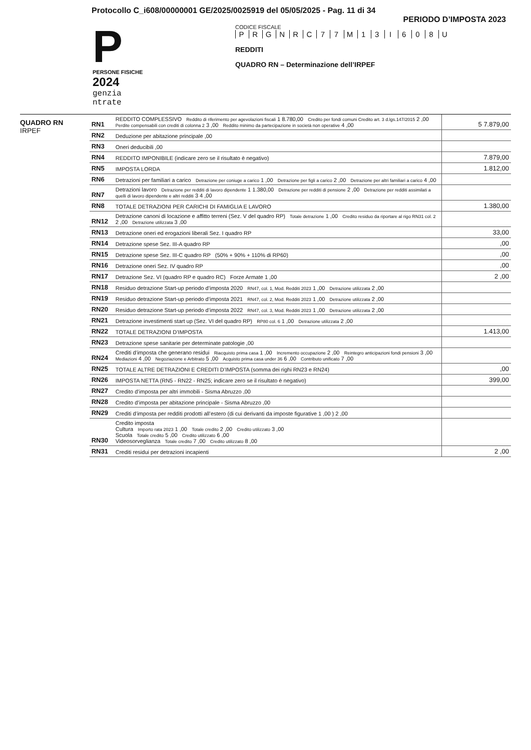Protocollo C_i608/00000001 GE/2025/0025919 del 05/05/2025 - Pag. 11 di 34
PERIODO D’IMPOSTA 2023
P
PERSONE FISICHE
2024
genzia
ntrate
CODICE FISCALE
P R G N R C 7 7 M 1 3 I 6 0 8 U
REDDITI
QUADRO RN – Determinazione dell’IRPEF
QUADRO RN
IRPEF
| RN1 | REDDITO COMPLESSIVO Reddito di riferimento per agevolazioni fiscali 1 8.780,00 Credito per fondi comuni Credito art. 3 d.lgs.147/2015 2 ,00 Perdite compensabili con crediti di colonna 2 3 ,00 Reddito minimo da partecipazione in società non operative 4 ,00 | 5 7.879,00 |
| RN2 | Deduzione per abitazione principale ,00 | |
| RN3 | Oneri deducibili ,00 | |
| RN4 | REDDITO IMPONIBILE (indicare zero se il risultato è negativo) | 7.879,00 |
| RN5 | IMPOSTA LORDA | 1.812,00 |
| RN6 | Detrazioni per familiari a carico Detrazione per coniuge a carico 1 ,00 Detrazione per figli a carico 2 ,00 Detrazione per altri familiari a carico 4 ,00 | |
| RN7 | Detrazioni lavoro Detrazione per redditi di lavoro dipendente 1 1.380,00 Detrazione per redditi di pensione 2 ,00 Detrazione per redditi assimilati a quelli di lavoro dipendente e altri redditi 3 4 ,00 | |
| RN8 | TOTALE DETRAZIONI PER CARICHI DI FAMIGLIA E LAVORO | 1.380,00 |
| RN12 | Detrazione canoni di locazione e affitto terreni (Sez. V del quadro RP) Totale detrazione 1 ,00 Credito residuo da riportare al rigo RN31 col. 2 2 ,00 Detrazione utilizzata 3 ,00 | |
| RN13 | Detrazione oneri ed erogazioni liberali Sez. I quadro RP | 33,00 |
| RN14 | Detrazione spese Sez. III-A quadro RP | ,00 |
| RN15 | Detrazione spese Sez. III-C quadro RP (50% + 90% + 110% di RP60) | ,00 |
| RN16 | Detrazione oneri Sez. IV quadro RP | ,00 |
| RN17 | Detrazione Sez. VI (quadro RP e quadro RC) Forze Armate 1 ,00 | 2 ,00 |
| RN18 | Residuo detrazione Start-up periodo d’imposta 2020 RN47, col. 1, Mod. Redditi 2023 1 ,00 Detrazione utilizzata 2 ,00 | |
| RN19 | Residuo detrazione Start-up periodo d’imposta 2021 RN47, col. 2, Mod. Redditi 2023 1 ,00 Detrazione utilizzata 2 ,00 | |
| RN20 | Residuo detrazione Start-up periodo d’imposta 2022 RN47, col. 3, Mod. Redditi 2023 1 ,00 Detrazione utilizzata 2 ,00 | |
| RN21 | Detrazione investimenti start up (Sez. VI del quadro RP) RP80 col. 6 1 ,00 Detrazione utilizzata 2 ,00 | |
| RN22 | TOTALE DETRAZIONI D’IMPOSTA | 1.413,00 |
| RN23 | Detrazione spese sanitarie per determinate patologie ,00 | |
| RN24 | Crediti d’imposta che generano residui Riacquisto prima casa 1 ,00 Incremento occupazione 2 ,00 Reintegro anticipazioni fondi pensioni 3 ,00 Mediazioni 4 ,00 Negoziazione e Arbitrato 5 ,00 Acquisto prima casa under 36 6 ,00 Contributo unificato 7 ,00 | |
| RN25 | TOTALE ALTRE DETRAZIONI E CREDITI D’IMPOSTA (somma dei righi RN23 e RN24) | ,00 |
| RN26 | IMPOSTA NETTA (RN5 - RN22 - RN25; indicare zero se il risultato è negativo) | 399,00 |
| RN27 | Credito d’imposta per altri immobili - Sisma Abruzzo ,00 | |
| RN28 | Credito d’imposta per abitazione principale - Sisma Abruzzo ,00 | |
| RN29 | Crediti d’imposta per redditi prodotti all’estero (di cui derivanti da imposte figurative 1 ,00 ) 2 ,00 | |
| RN30 | Credito imposta Cultura Importo rata 2023 1 ,00 Totale credito 2 ,00 Credito utilizzato 3 ,00 Scuola Totale credito 5 ,00 Credito utilizzato 6 ,00 Videosorveglianza Totale credito 7 ,00 Credito utilizzato 8 ,00 | |
| RN31 | Crediti residui per detrazioni incapienti | 2 ,00 |